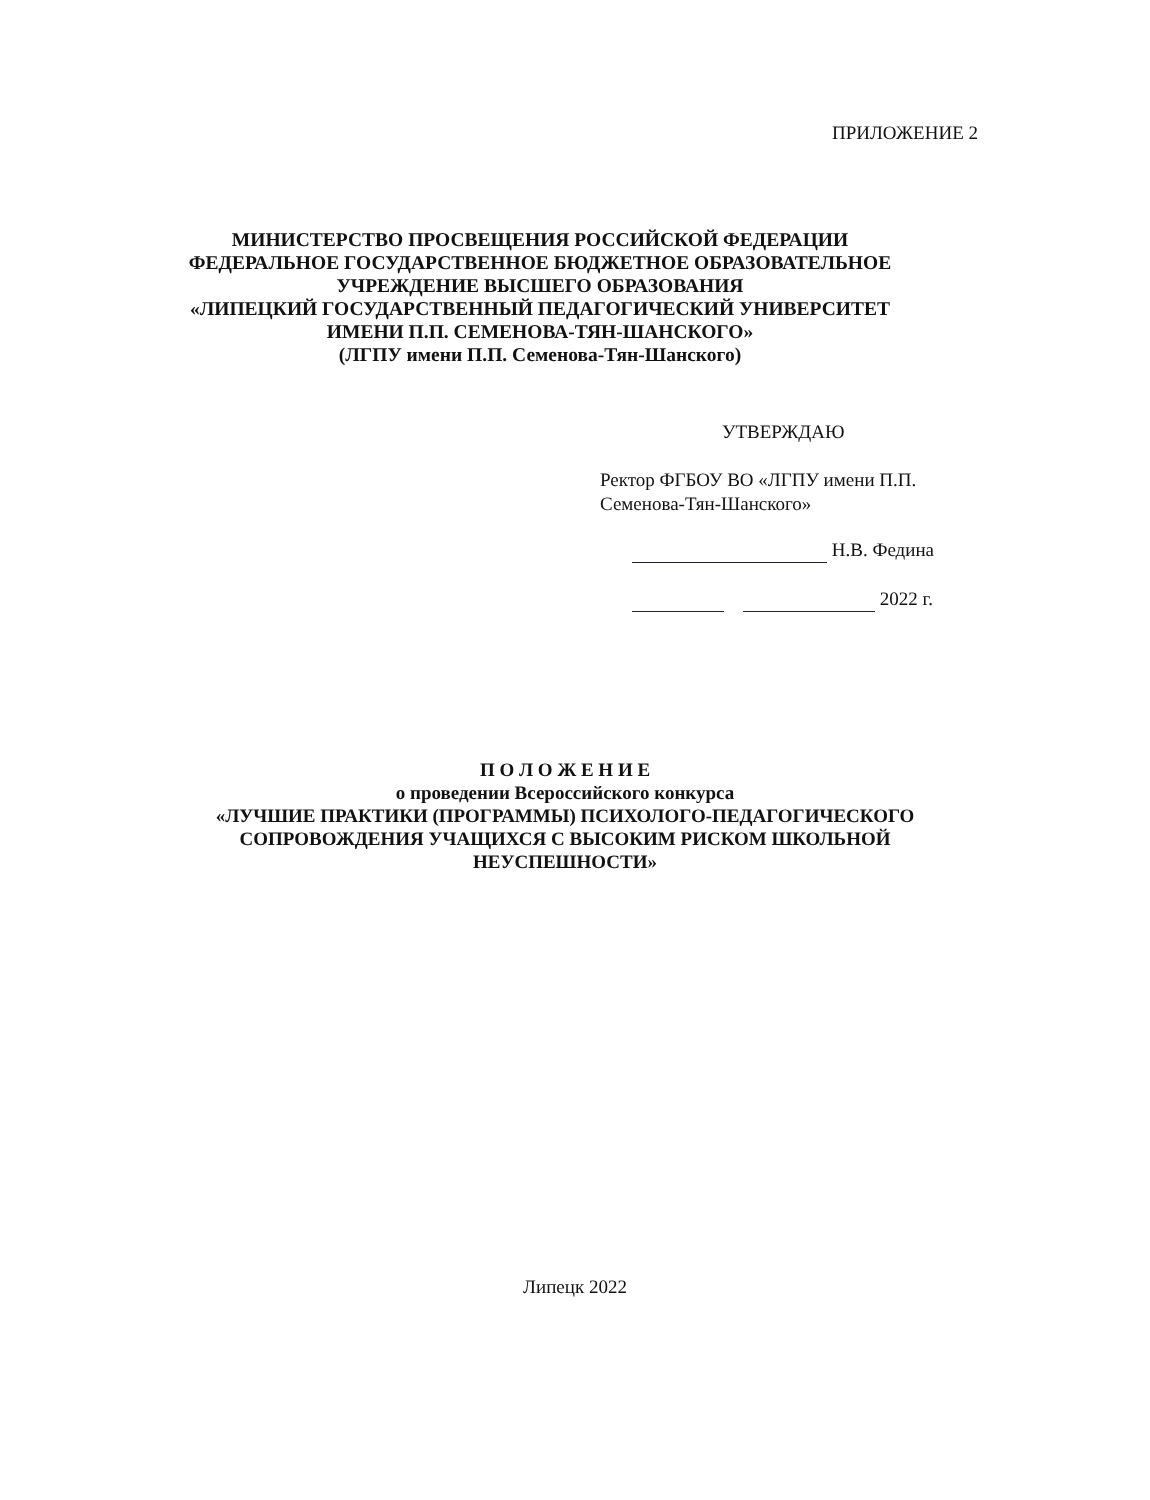ПРИЛОЖЕНИЕ 2
МИНИСТЕРСТВО ПРОСВЕЩЕНИЯ РОССИЙСКОЙ ФЕДЕРАЦИИ
ФЕДЕРАЛЬНОЕ ГОСУДАРСТВЕННОЕ БЮДЖЕТНОЕ ОБРАЗОВАТЕЛЬНОЕ УЧРЕЖДЕНИЕ ВЫСШЕГО ОБРАЗОВАНИЯ
«ЛИПЕЦКИЙ ГОСУДАРСТВЕННЫЙ ПЕДАГОГИЧЕСКИЙ УНИВЕРСИТЕТ ИМЕНИ П.П. СЕМЕНОВА-ТЯН-ШАНСКОГО»
(ЛГПУ имени П.П. Семенова-Тян-Шанского)
УТВЕРЖДАЮ
Ректор ФГБОУ ВО «ЛГПУ имени П.П. Семенова-Тян-Шанского»
Н.В. Федина
2022 г.
П О Л О Ж Е Н И Е
о проведении Всероссийского конкурса
«ЛУЧШИЕ ПРАКТИКИ (ПРОГРАММЫ) ПСИХОЛОГО-ПЕДАГОГИЧЕСКОГО СОПРОВОЖДЕНИЯ УЧАЩИХСЯ С ВЫСОКИМ РИСКОМ ШКОЛЬНОЙ НЕУСПЕШНОСТИ»
Липецк 2022